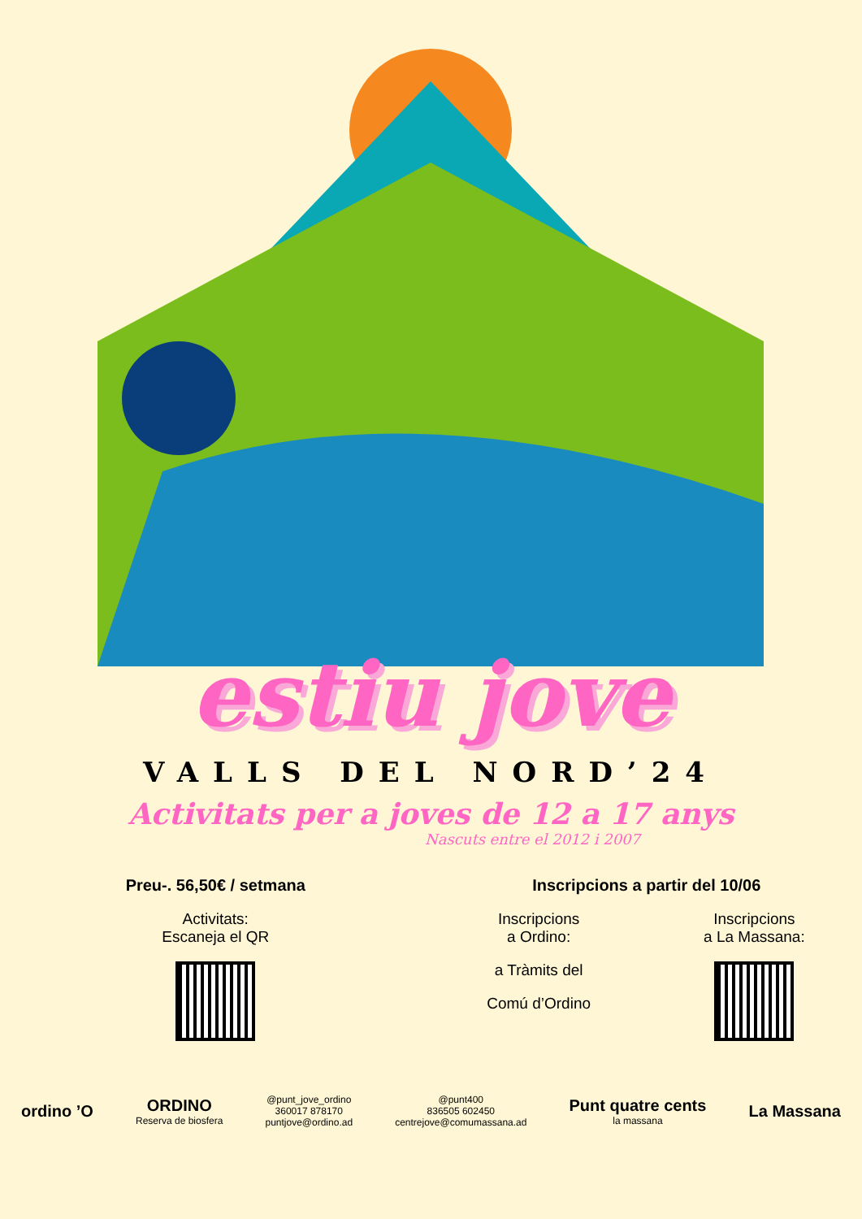estiu jove
VALLS DEL NORD’24
Activitats per a joves de 12 a 17 anys
Nascuts entre el 2012 i 2007
Preu-. 56,50€ / setmana
Activitats:
Escaneja el QR
Inscripcions a partir del 10/06
Inscripcions
a Ordino:
a Tràmits del
Comú d’Ordino
Inscripcions
a La Massana:
ordino ’O
ORDINO
Reserva de biosfera
@punt_jove_ordino
360017 878170
puntjove@ordino.ad
@punt400
836505 602450
centrejove@comumassana.ad
Punt quatre cents
la massana
La Massana